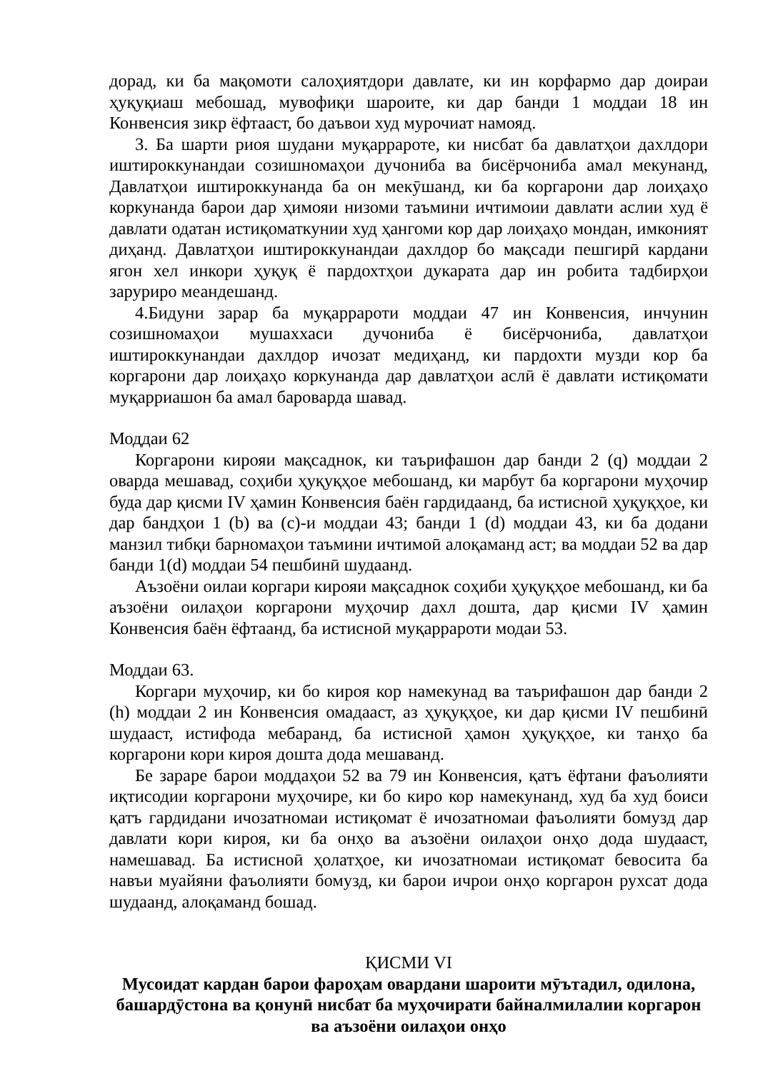дорад, ки ба мақомоти салоҳиятдори давлате, ки ин корфармо дар доираи ҳуқуқиаш мебошад, мувофиқи шароите, ки дар банди 1 моддаи 18 ин Конвенсия зикр ёфтааст, бо даъвои худ мурочиат намояд.
3. Ба шарти риоя шудани муқаррароте, ки нисбат ба давлатҳои дахлдори иштироккунандаи созишномаҳои дучониба ва бисёрчониба амал мекунанд, Давлатҳои иштироккунанда ба он мекӯшанд, ки ба коргарони дар лоиҳаҳо коркунанда барои дар ҳимояи низоми таъмини ичтимоии давлати аслии худ ё давлати одатан истиқоматкунии худ ҳангоми кор дар лоиҳаҳо мондан, имконият диҳанд. Давлатҳои иштироккунандаи дахлдор бо мақсади пешгирӣ кардани ягон хел инкори ҳуқуқ ё пардохтҳои дукарата дар ин робита тадбирҳои заруриро меандешанд.
4.Бидуни зарар ба муқаррароти моддаи 47 ин Конвенсия, инчунин созишномаҳои мушаххаси дучониба ё бисёрчониба, давлатҳои иштироккунандаи дахлдор ичозат медиҳанд, ки пардохти музди кор ба коргарони дар лоиҳаҳо коркунанда дар давлатҳои аслӣ ё давлати истиқомати муқарриашон ба амал бароварда шавад.
Моддаи 62
Коргарони кирояи мақсаднок, ки таърифашон дар банди 2 (q) моддаи 2 оварда мешавад, соҳиби ҳуқуқҳое мебошанд, ки марбут ба коргарони муҳочир буда дар қисми IV ҳамин Конвенсия баён гардидаанд, ба истисноӣ ҳуқуқҳое, ки дар бандҳои 1 (b) ва (c)-и моддаи 43; банди 1 (d) моддаи 43, ки ба додани манзил тибқи барномаҳои таъмини ичтимоӣ алоқаманд аст; ва моддаи 52 ва дар банди 1(d) моддаи 54 пешбинӣ шудаанд.
Аъзоёни оилаи коргари кирояи мақсаднок соҳиби ҳуқуқҳое мебошанд, ки ба аъзоёни оилаҳои коргарони муҳочир дахл дошта, дар қисми IV ҳамин Конвенсия баён ёфтаанд, ба истисноӣ муқаррароти модаи 53.
Моддаи 63.
Коргари муҳочир, ки бо кироя кор намекунад ва таърифашон дар банди 2 (h) моддаи 2 ин Конвенсия омадааст, аз ҳуқуқҳое, ки дар қисми IV пешбинӣ шудааст, истифода мебаранд, ба истисноӣ ҳамон ҳуқуқҳое, ки танҳо ба коргарони кори кироя дошта дода мешаванд.
Бе зараре барои моддаҳои 52 ва 79 ин Конвенсия, қатъ ёфтани фаъолияти иқтисодии коргарони муҳочире, ки бо киро кор намекунанд, худ ба худ боиси қатъ гардидани ичозатномаи истиқомат ё ичозатномаи фаъолияти бомузд дар давлати кори кироя, ки ба онҳо ва аъзоёни оилаҳои онҳо дода шудааст, намешавад. Ба истисноӣ ҳолатҳое, ки ичозатномаи истиқомат бевосита ба навъи муайяни фаъолияти бомузд, ки барои ичрои онҳо коргарон рухсат дода шудаанд, алоқаманд бошад.
ҚИСМИ VI
Мусоидат кардан барои фароҳам овардани шароити мӯътадил, одилона, башардӯстона ва қонунӣ нисбат ба муҳочирати байналмилалии коргарон ва аъзоёни оилаҳои онҳо